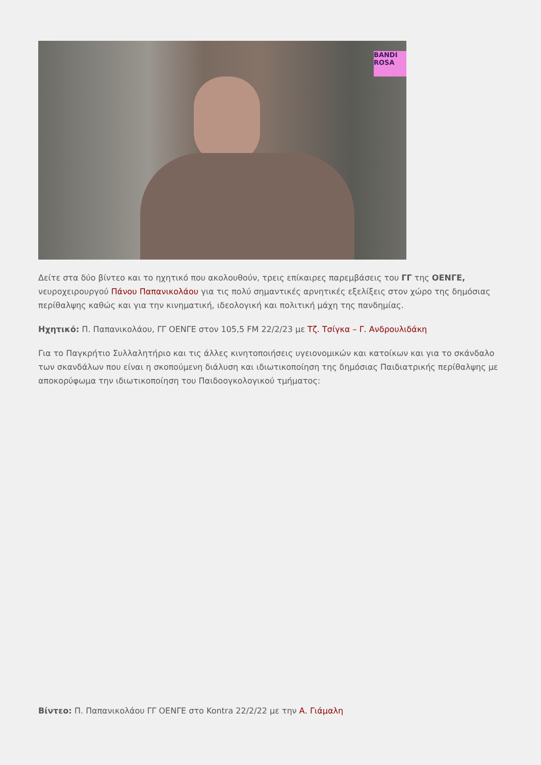BANDI ROSA
Δείτε στα δύο βίντεο και το ηχητικό που ακολουθούν, τρεις επίκαιρες παρεμβάσεις του ΓΓ της ΟΕΝΓΕ, νευροχειρουργού Πάνου Παπανικολάου για τις πολύ σημαντικές αρνητικές εξελίξεις στον χώρο της δημόσιας περίθαλψης καθώς και για την κινηματική, ιδεολογική και πολιτική μάχη της πανδημίας.
Ηχητικό: Π. Παπανικολάου, ΓΓ ΟΕΝΓΕ στον 105,5 FM 22/2/23 με Τζ. Τσίγκα – Γ. Ανδρουλιδάκη
Για το Παγκρήτιο Συλλαλητήριο και τις άλλες κινητοποιήσεις υγειονομικών και κατοίκων και για το σκάνδαλο των σκανδάλων που είναι η σκοπούμενη διάλυση και ιδιωτικοποίηση της δημόσιας Παιδιατρικής περίθαλψης με αποκορύφωμα την ιδιωτικοποίηση του Παιδοογκολογικού τμήματος:
Βίντεο: Π. Παπανικολάου ΓΓ ΟΕΝΓΕ στο Kontra 22/2/22 με την Α. Γιάμαλη